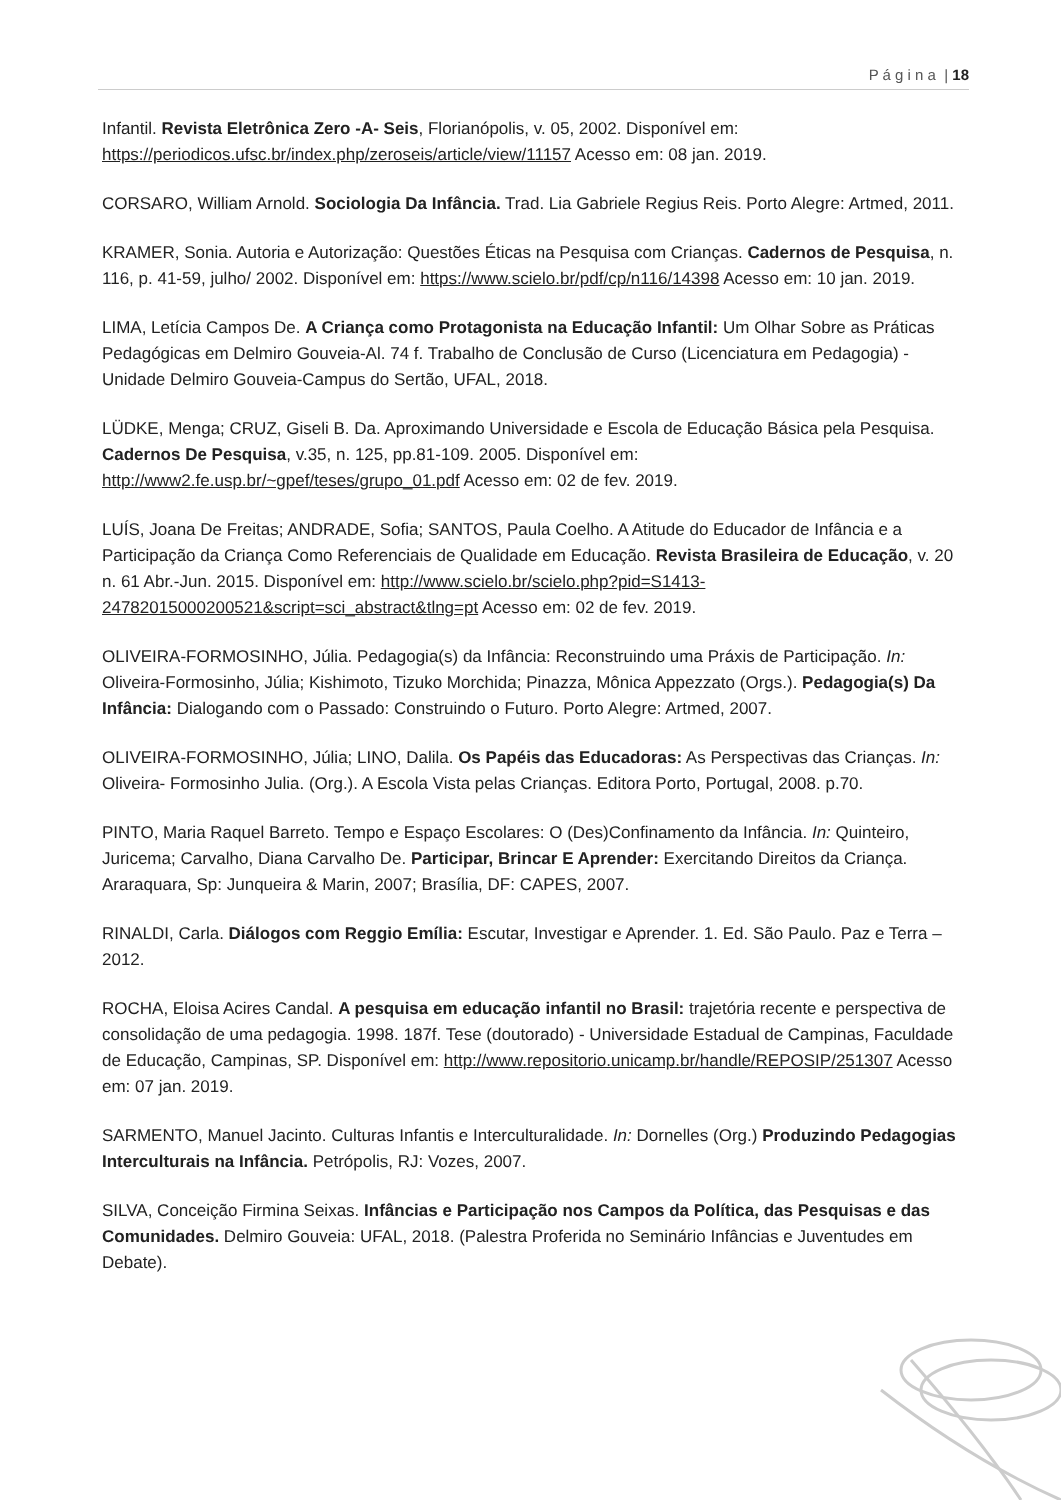P á g i n a | 18
Infantil. Revista Eletrônica Zero -A- Seis, Florianópolis, v. 05, 2002. Disponível em: https://periodicos.ufsc.br/index.php/zeroseis/article/view/11157 Acesso em: 08 jan. 2019.
CORSARO, William Arnold. Sociologia Da Infância. Trad. Lia Gabriele Regius Reis. Porto Alegre: Artmed, 2011.
KRAMER, Sonia. Autoria e Autorização: Questões Éticas na Pesquisa com Crianças. Cadernos de Pesquisa, n. 116, p. 41-59, julho/ 2002. Disponível em: https://www.scielo.br/pdf/cp/n116/14398 Acesso em: 10 jan. 2019.
LIMA, Letícia Campos De. A Criança como Protagonista na Educação Infantil: Um Olhar Sobre as Práticas Pedagógicas em Delmiro Gouveia-Al. 74 f. Trabalho de Conclusão de Curso (Licenciatura em Pedagogia) - Unidade Delmiro Gouveia-Campus do Sertão, UFAL, 2018.
LÜDKE, Menga; CRUZ, Giseli B. Da. Aproximando Universidade e Escola de Educação Básica pela Pesquisa. Cadernos De Pesquisa, v.35, n. 125, pp.81-109. 2005. Disponível em: http://www2.fe.usp.br/~gpef/teses/grupo_01.pdf Acesso em: 02 de fev. 2019.
LUÍS, Joana De Freitas; ANDRADE, Sofia; SANTOS, Paula Coelho. A Atitude do Educador de Infância e a Participação da Criança Como Referenciais de Qualidade em Educação. Revista Brasileira de Educação, v. 20 n. 61 Abr.-Jun. 2015. Disponível em: http://www.scielo.br/scielo.php?pid=S1413-24782015000200521&script=sci_abstract&tlng=pt Acesso em: 02 de fev. 2019.
OLIVEIRA-FORMOSINHO, Júlia. Pedagogia(s) da Infância: Reconstruindo uma Práxis de Participação. In: Oliveira-Formosinho, Júlia; Kishimoto, Tizuko Morchida; Pinazza, Mônica Appezzato (Orgs.). Pedagogia(s) Da Infância: Dialogando com o Passado: Construindo o Futuro. Porto Alegre: Artmed, 2007.
OLIVEIRA-FORMOSINHO, Júlia; LINO, Dalila. Os Papéis das Educadoras: As Perspectivas das Crianças. In: Oliveira- Formosinho Julia. (Org.). A Escola Vista pelas Crianças. Editora Porto, Portugal, 2008. p.70.
PINTO, Maria Raquel Barreto. Tempo e Espaço Escolares: O (Des)Confinamento da Infância. In: Quinteiro, Juricema; Carvalho, Diana Carvalho De. Participar, Brincar E Aprender: Exercitando Direitos da Criança. Araraquara, Sp: Junqueira & Marin, 2007; Brasília, DF: CAPES, 2007.
RINALDI, Carla. Diálogos com Reggio Emília: Escutar, Investigar e Aprender. 1. Ed. São Paulo. Paz e Terra – 2012.
ROCHA, Eloisa Acires Candal. A pesquisa em educação infantil no Brasil: trajetória recente e perspectiva de consolidação de uma pedagogia. 1998. 187f. Tese (doutorado) - Universidade Estadual de Campinas, Faculdade de Educação, Campinas, SP. Disponível em: http://www.repositorio.unicamp.br/handle/REPOSIP/251307 Acesso em: 07 jan. 2019.
SARMENTO, Manuel Jacinto. Culturas Infantis e Interculturalidade. In: Dornelles (Org.) Produzindo Pedagogias Interculturais na Infância. Petrópolis, RJ: Vozes, 2007.
SILVA, Conceição Firmina Seixas. Infâncias e Participação nos Campos da Política, das Pesquisas e das Comunidades. Delmiro Gouveia: UFAL, 2018. (Palestra Proferida no Seminário Infâncias e Juventudes em Debate).